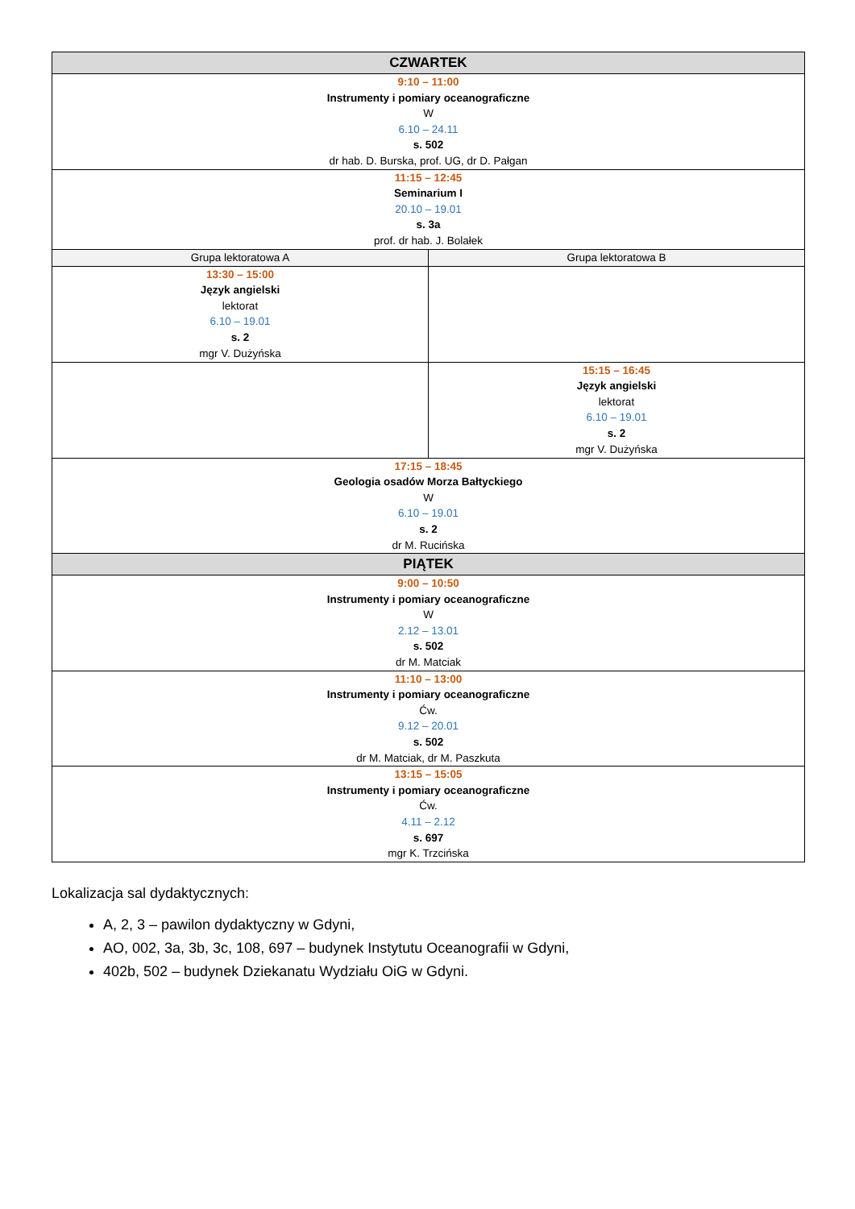| CZWARTEK | |
| --- | --- |
| 9:10 – 11:00 Instrumenty i pomiary oceanograficzne W 6.10 – 24.11 s. 502 dr hab. D. Burska, prof. UG, dr D. Pałgan | |
| 11:15 – 12:45 Seminarium I 20.10 – 19.01 s. 3a prof. dr hab. J. Bolałek | |
| Grupa lektoratowa A | Grupa lektoratowa B |
| 13:30 – 15:00 Język angielski lektorat 6.10 – 19.01 s. 2 mgr V. Dużyńska | |
| | 15:15 – 16:45 Język angielski lektorat 6.10 – 19.01 s. 2 mgr V. Dużyńska |
| 17:15 – 18:45 Geologia osadów Morza Bałtyckiego W 6.10 – 19.01 s. 2 dr M. Rucińska | |
| PIĄTEK | |
| 9:00 – 10:50 Instrumenty i pomiary oceanograficzne W 2.12 – 13.01 s. 502 dr M. Matciak | |
| 11:10 – 13:00 Instrumenty i pomiary oceanograficzne Ćw. 9.12 – 20.01 s. 502 dr M. Matciak, dr M. Paszkuta | |
| 13:15 – 15:05 Instrumenty i pomiary oceanograficzne Ćw. 4.11 – 2.12 s. 697 mgr K. Trzcińska | |
Lokalizacja sal dydaktycznych:
A, 2, 3 – pawilon dydaktyczny w Gdyni,
AO, 002, 3a, 3b, 3c, 108, 697 – budynek Instytutu Oceanografii w Gdyni,
402b, 502 – budynek Dziekanatu Wydziału OiG w Gdyni.